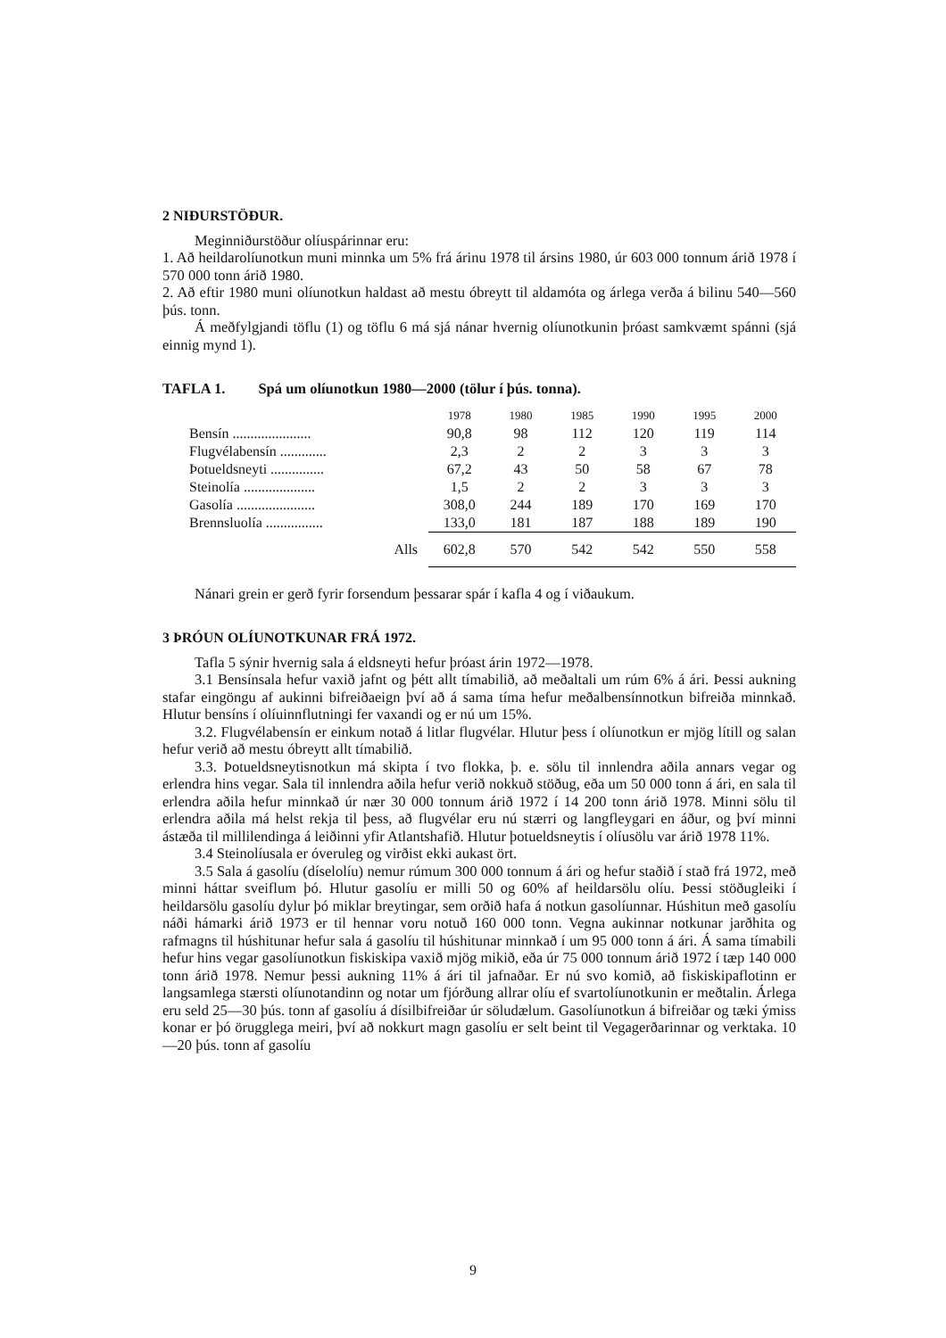2 NIÐURSTÖÐUR.
Meginniðurstöður olíuspárinnar eru:
1. Að heildarolíunotkun muni minnka um 5% frá árinu 1978 til ársins 1980, úr 603 000 tonnum árið 1978 í 570 000 tonn árið 1980.
2. Að eftir 1980 muni olíunotkun haldast að mestu óbreytt til aldamóta og árlega verða á bilinu 540—560 þús. tonn.
Á meðfylgjandi töflu (1) og töflu 6 má sjá nánar hvernig olíunotkunin þróast samkvæmt spánni (sjá einnig mynd 1).
TAFLA 1. Spá um olíunotkun 1980—2000 (tölur í þús. tonna).
| | 1978 | 1980 | 1985 | 1990 | 1995 | 2000 |
| --- | --- | --- | --- | --- | --- | --- |
| Bensín ...................... | 90,8 | 98 | 112 | 120 | 119 | 114 |
| Flugvélabensín ............. | 2,3 | 2 | 2 | 3 | 3 | 3 |
| Þotueldsneyti ............... | 67,2 | 43 | 50 | 58 | 67 | 78 |
| Steinolía .................... | 1,5 | 2 | 2 | 3 | 3 | 3 |
| Gasolía ...................... | 308,0 | 244 | 189 | 170 | 169 | 170 |
| Brennsluolía ................ | 133,0 | 181 | 187 | 188 | 189 | 190 |
| Alls | 602,8 | 570 | 542 | 542 | 550 | 558 |
Nánari grein er gerð fyrir forsendum þessarar spár í kafla 4 og í viðaukum.
3 ÞRÓUN OLÍUNOTKUNAR FRÁ 1972.
Tafla 5 sýnir hvernig sala á eldsneyti hefur þróast árin 1972—1978.
3.1 Bensínsala hefur vaxið jafnt og þétt allt tímabilið, að meðaltali um rúm 6% á ári. Þessi aukning stafar eingöngu af aukinni bifreiðaeign því að á sama tíma hefur meðalbensínnotkun bifreiða minnkað. Hlutur bensíns í olíuinnflutningi fer vaxandi og er nú um 15%.
3.2. Flugvélabensín er einkum notað á litlar flugvélar. Hlutur þess í olíunotkun er mjög lítill og salan hefur verið að mestu óbreytt allt tímabilið.
3.3. Þotueldsneytisnotkun má skipta í tvo flokka, þ. e. sölu til innlendra aðila annars vegar og erlendra hins vegar. Sala til innlendra aðila hefur verið nokkuð stöðug, eða um 50 000 tonn á ári, en sala til erlendra aðila hefur minnkað úr nær 30 000 tonnum árið 1972 í 14 200 tonn árið 1978. Minni sölu til erlendra aðila má helst rekja til þess, að flugvélar eru nú stærri og langfleygari en áður, og því minni ástæða til millilendinga á leiðinni yfir Atlantshafið. Hlutur þotueldsneytis í olíusölu var árið 1978 11%.
3.4 Steinolíusala er óveruleg og virðist ekki aukast ört.
3.5 Sala á gasolíu (díselolíu) nemur rúmum 300 000 tonnum á ári og hefur staðið í stað frá 1972, með minni háttar sveiflum þó. Hlutur gasolíu er milli 50 og 60% af heildarsölu olíu. Þessi stöðugleiki í heildarsölu gasolíu dylur þó miklar breytingar, sem orðið hafa á notkun gasolíunnar. Húshitun með gasolíu náði hámarki árið 1973 er til hennar voru notuð 160 000 tonn. Vegna aukinnar notkunar jarðhita og rafmagns til húshitunar hefur sala á gasolíu til húshitunar minnkað í um 95 000 tonn á ári. Á sama tímabili hefur hins vegar gasolíunotkun fiskiskipa vaxið mjög mikið, eða úr 75 000 tonnum árið 1972 í tæp 140 000 tonn árið 1978. Nemur þessi aukning 11% á ári til jafnaðar. Er nú svo komið, að fiskiskipaflotinn er langsamlega stærsti olíunotandinn og notar um fjórðung allrar olíu ef svartolíunotkunin er meðtalin. Árlega eru seld 25—30 þús. tonn af gasolíu á dísilbifreiðar úr söludælum. Gasolíunotkun á bifreiðar og tæki ýmiss konar er þó örugglega meiri, því að nokkurt magn gasolíu er selt beint til Vegagerðarinnar og verktaka. 10—20 þús. tonn af gasolíu
9